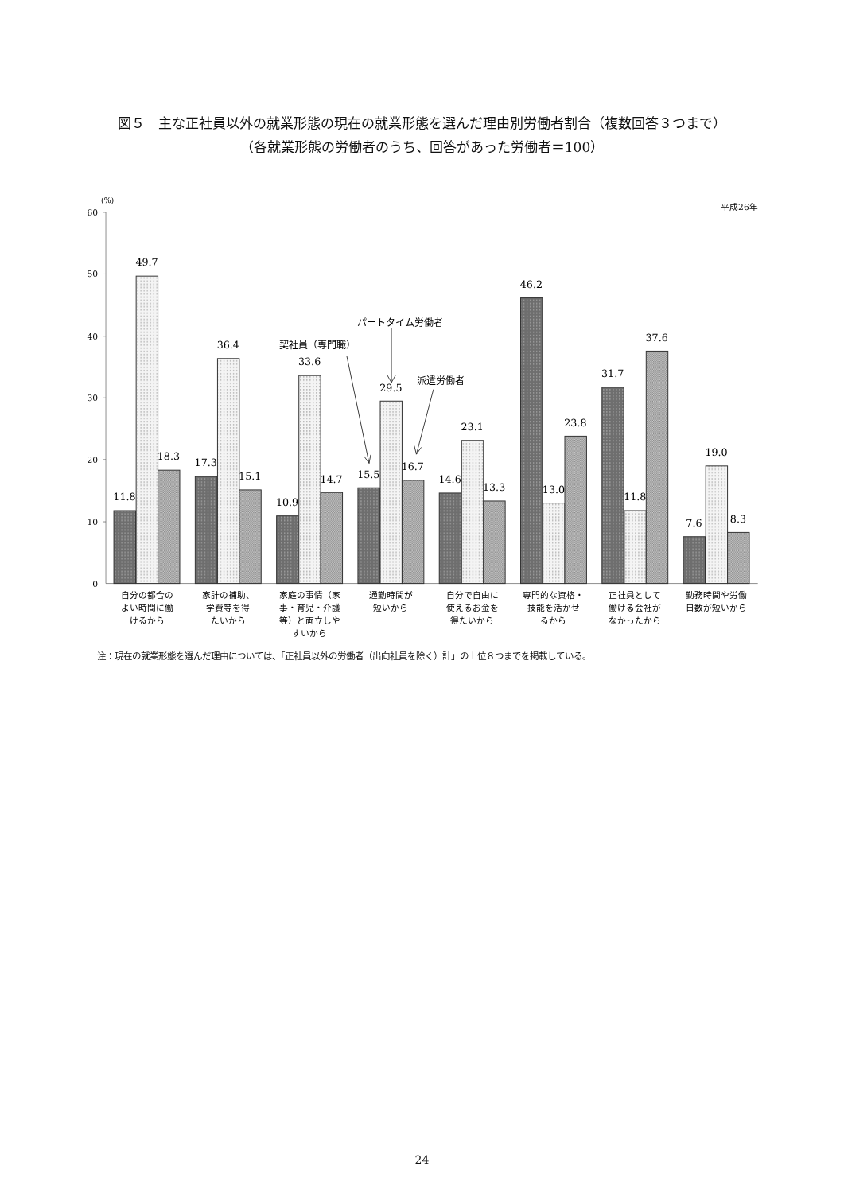図５　主な正社員以外の就業形態の現在の就業形態を選んだ理由別労働者割合（複数回答３つまで）
（各就業形態の労働者のうち、回答があった労働者＝100）
60
50
40
30
20
10
0
(%)
平成26年
11.8
49.7
18.3
17.3
36.4
15.1
10.9
33.6
14.7
15.5
29.5
16.7
14.6
23.1
13.3
46.2
13.0
23.8
31.7
11.8
37.6
7.6
19.0
8.3
パートタイム労働者
契社員（専門職）
派遣労働者
自分の都合の
よい時間に働
けるから
家計の補助、
学費等を得
たいから
家庭の事情（家
事・育児・介護
等）と両立しや
すいから
通勤時間が
短いから
自分で自由に
使えるお金を
得たいから
専門的な資格・
技能を活かせ
るから
正社員として
働ける会社が
なかったから
勤務時間や労働
日数が短いから
注：現在の就業形態を選んだ理由については、「正社員以外の労働者（出向社員を除く）計」の上位８つまでを掲載している。
24